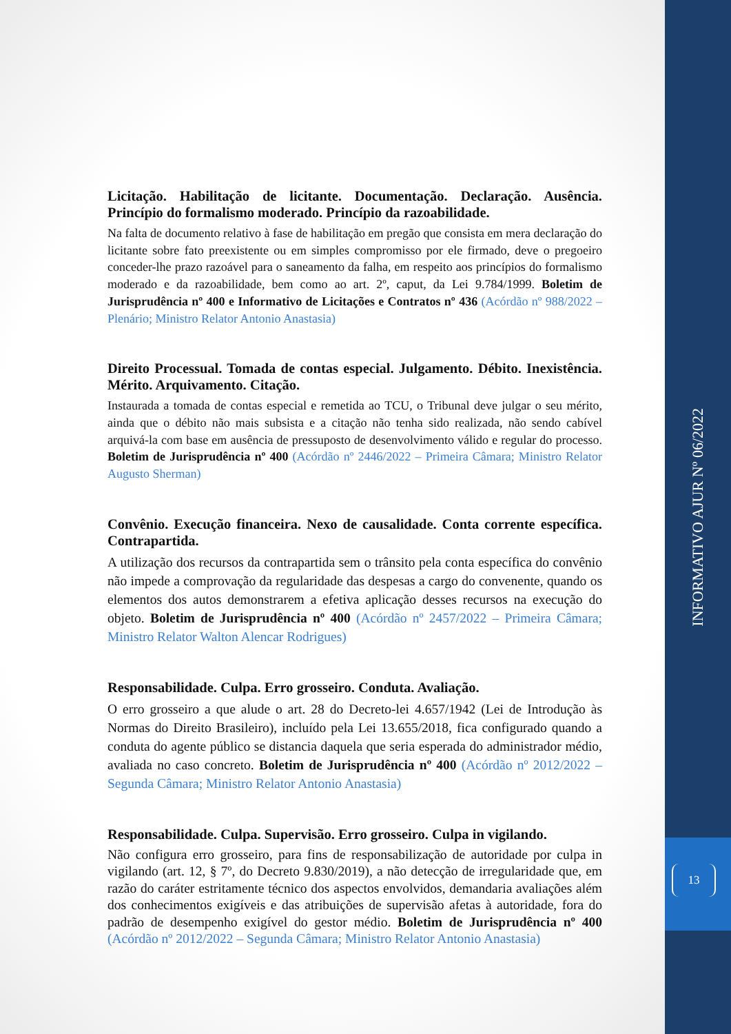Licitação. Habilitação de licitante. Documentação. Declaração. Ausência. Princípio do formalismo moderado. Princípio da razoabilidade.
Na falta de documento relativo à fase de habilitação em pregão que consista em mera declaração do licitante sobre fato preexistente ou em simples compromisso por ele firmado, deve o pregoeiro conceder-lhe prazo razoável para o saneamento da falha, em respeito aos princípios do formalismo moderado e da razoabilidade, bem como ao art. 2º, caput, da Lei 9.784/1999. Boletim de Jurisprudência nº 400 e Informativo de Licitações e Contratos nº 436 (Acórdão nº 988/2022 – Plenário; Ministro Relator Antonio Anastasia)
Direito Processual. Tomada de contas especial. Julgamento. Débito. Inexistência. Mérito. Arquivamento. Citação.
Instaurada a tomada de contas especial e remetida ao TCU, o Tribunal deve julgar o seu mérito, ainda que o débito não mais subsista e a citação não tenha sido realizada, não sendo cabível arquivá-la com base em ausência de pressuposto de desenvolvimento válido e regular do processo. Boletim de Jurisprudência nº 400 (Acórdão nº 2446/2022 – Primeira Câmara; Ministro Relator Augusto Sherman)
Convênio. Execução financeira. Nexo de causalidade. Conta corrente específica. Contrapartida.
A utilização dos recursos da contrapartida sem o trânsito pela conta específica do convênio não impede a comprovação da regularidade das despesas a cargo do convenente, quando os elementos dos autos demonstrarem a efetiva aplicação desses recursos na execução do objeto. Boletim de Jurisprudência nº 400 (Acórdão nº 2457/2022 – Primeira Câmara; Ministro Relator Walton Alencar Rodrigues)
Responsabilidade. Culpa. Erro grosseiro. Conduta. Avaliação.
O erro grosseiro a que alude o art. 28 do Decreto-lei 4.657/1942 (Lei de Introdução às Normas do Direito Brasileiro), incluído pela Lei 13.655/2018, fica configurado quando a conduta do agente público se distancia daquela que seria esperada do administrador médio, avaliada no caso concreto. Boletim de Jurisprudência nº 400 (Acórdão nº 2012/2022 – Segunda Câmara; Ministro Relator Antonio Anastasia)
Responsabilidade. Culpa. Supervisão. Erro grosseiro. Culpa in vigilando.
Não configura erro grosseiro, para fins de responsabilização de autoridade por culpa in vigilando (art. 12, § 7º, do Decreto 9.830/2019), a não detecção de irregularidade que, em razão do caráter estritamente técnico dos aspectos envolvidos, demandaria avaliações além dos conhecimentos exigíveis e das atribuições de supervisão afetas à autoridade, fora do padrão de desempenho exigível do gestor médio. Boletim de Jurisprudência nº 400 (Acórdão nº 2012/2022 – Segunda Câmara; Ministro Relator Antonio Anastasia)
INFORMATIVO AJUR Nº 06/2022
13